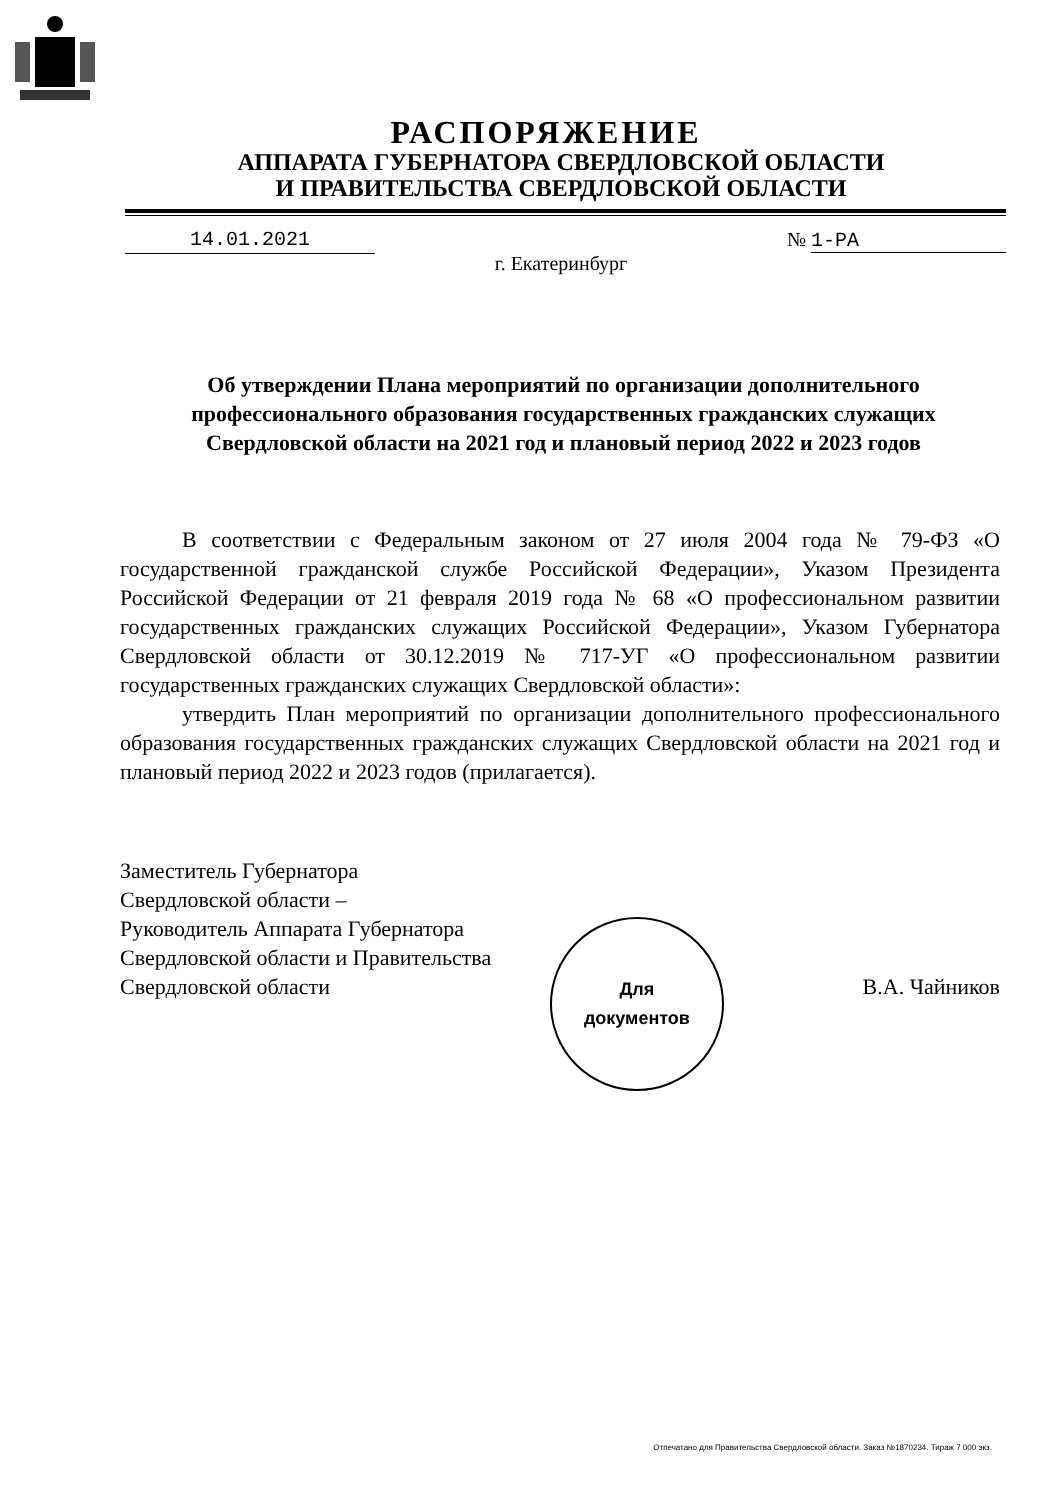РАСПОРЯЖЕНИЕ
АППАРАТА ГУБЕРНАТОРА СВЕРДЛОВСКОЙ ОБЛАСТИ
И ПРАВИТЕЛЬСТВА СВЕРДЛОВСКОЙ ОБЛАСТИ
14.01.2021 № 1-РА
г. Екатеринбург
Об утверждении Плана мероприятий по организации дополнительного профессионального образования государственных гражданских служащих Свердловской области на 2021 год и плановый период 2022 и 2023 годов
В соответствии с Федеральным законом от 27 июля 2004 года № 79-ФЗ «О государственной гражданской службе Российской Федерации», Указом Президента Российской Федерации от 21 февраля 2019 года № 68 «О профессиональном развитии государственных гражданских служащих Российской Федерации», Указом Губернатора Свердловской области от 30.12.2019 № 717-УГ «О профессиональном развитии государственных гражданских служащих Свердловской области»:
утвердить План мероприятий по организации дополнительного профессионального образования государственных гражданских служащих Свердловской области на 2021 год и плановый период 2022 и 2023 годов (прилагается).
Заместитель Губернатора
Свердловской области –
Руководитель Аппарата Губернатора
Свердловской области и Правительства
Свердловской области
Для
документов
В.А. Чайников
Отпечатано для Правительства Свердловской области. Заказ №1870234. Тираж 7 000 экз.